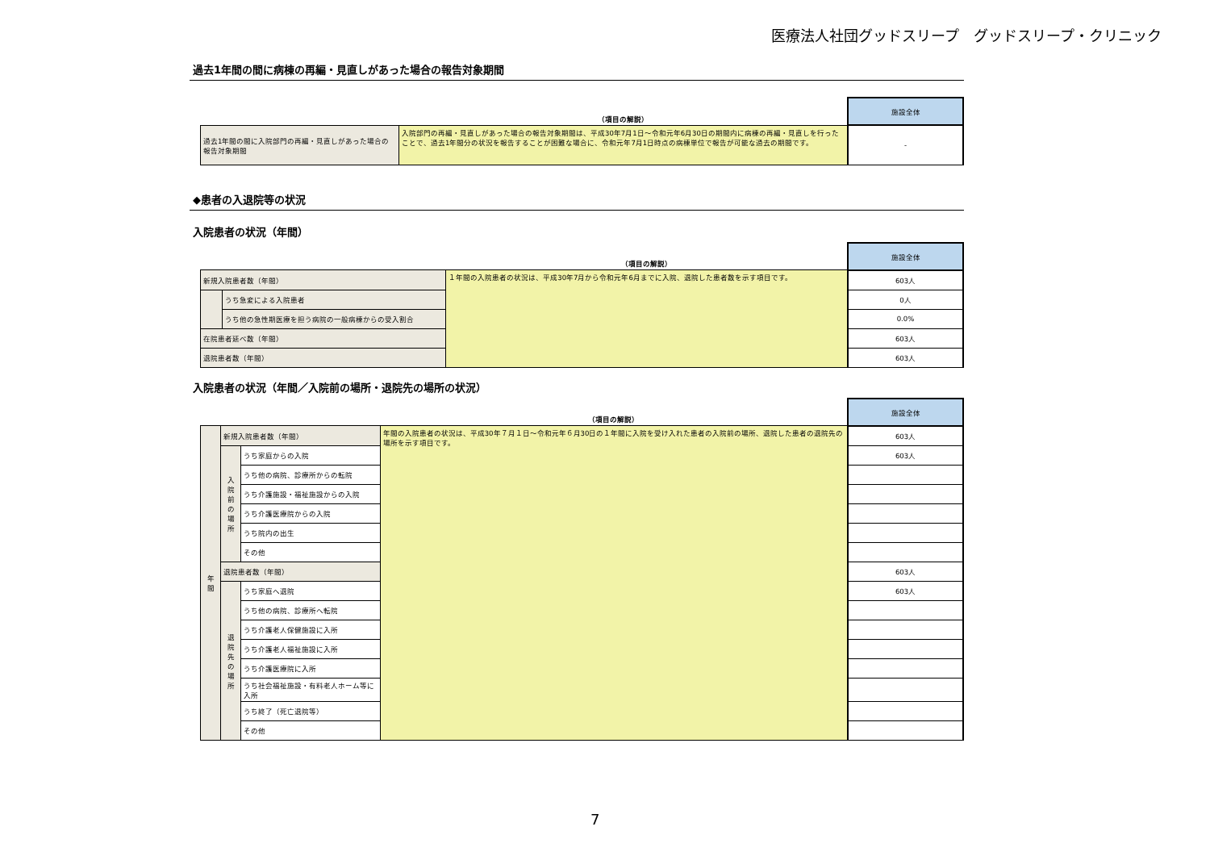医療法人社団グッドスリープ　グッドスリープ・クリニック
過去1年間の間に病棟の再編・見直しがあった場合の報告対象期間
| | （項目の解説） | 施設全体 |
| 過去1年間の間に入院部門の再編・見直しがあった場合の報告対象期間 | 入院部門の再編・見直しがあった場合の報告対象期間は、平成30年7月1日～令和元年6月30日の期間内に病棟の再編・見直しを行ったことで、過去1年間分の状況を報告することが困難な場合に、令和元年7月1日時点の病棟単位で報告が可能な過去の期間です。 | - |
◆患者の入退院等の状況
入院患者の状況（年間）
| | | （項目の解説） | 施設全体 |
| 新規入院患者数（年間） | | １年間の入院患者の状況は、平成30年7月から令和元年6月までに入院、退院した患者数を示す項目です。 | 603人 |
| | うち急変による入院患者 | | 0人 |
| | うち他の急性期医療を担う病院の一般病棟からの受入割合 | | 0.0% |
| 在院患者延べ数（年間） | | | 603人 |
| 退院患者数（年間） | | | 603人 |
入院患者の状況（年間／入院前の場所・退院先の場所の状況）
| | | | （項目の解説） | 施設全体 |
| 年 間 | 新規入院患者数（年間） | | 年間の入院患者の状況は、平成30年７月１日～令和元年６月30日の１年間に入院を受け入れた患者の入院前の場所、退院した患者の退院先の場所を示す項目です。 | 603人 |
| | 入 院 前 の 場 所 | うち家庭からの入院 | | 603人 |
| | | うち他の病院、診療所からの転院 | | |
| | | うち介護施設・福祉施設からの入院 | | |
| | | うち介護医療院からの入院 | | |
| | | うち院内の出生 | | |
| | | その他 | | |
| | 退院患者数（年間） | | | 603人 |
| | 退 院 先 の 場 所 | うち家庭へ退院 | | 603人 |
| | | うち他の病院、診療所へ転院 | | |
| | | うち介護老人保健施設に入所 | | |
| | | うち介護老人福祉施設に入所 | | |
| | | うち介護医療院に入所 | | |
| | | うち社会福祉施設・有料老人ホーム等に入所 | | |
| | | うち終了（死亡退院等） | | |
| | | その他 | | |
7